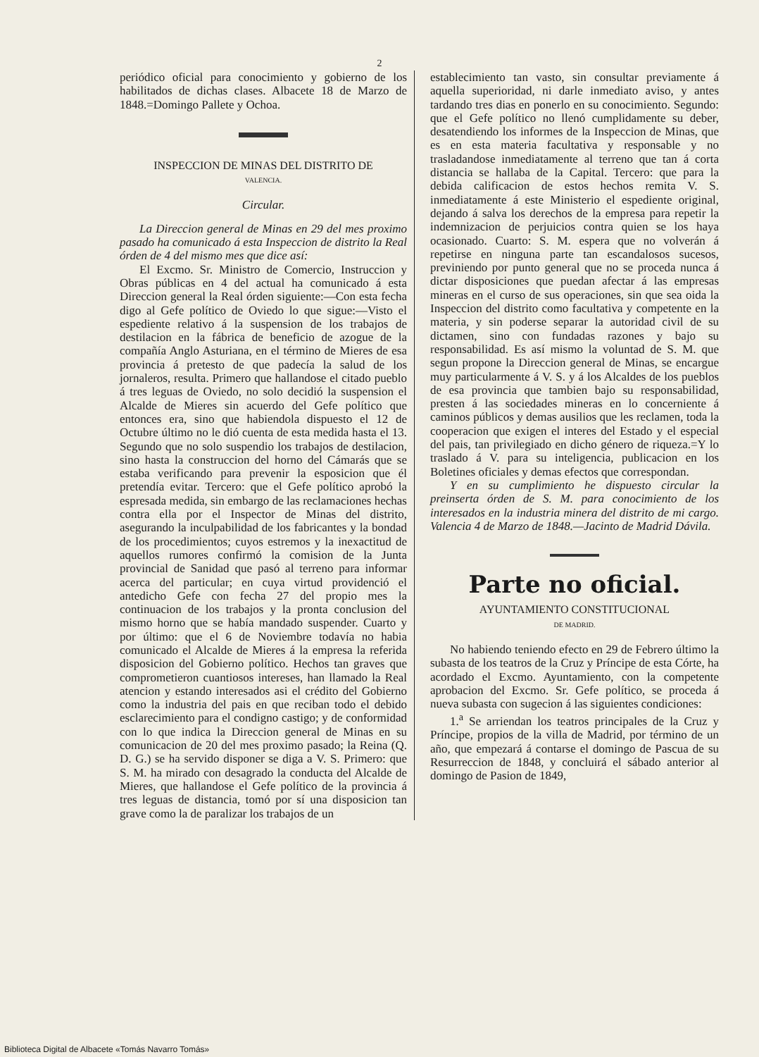2
periódico oficial para conocimiento y gobierno de los habilitados de dichas clases. Albacete 18 de Marzo de 1848.=Domingo Pallete y Ochoa.
INSPECCION DE MINAS DEL DISTRITO DE
VALENCIA.
Circular.
La Direccion general de Minas en 29 del mes proximo pasado ha comunicado á esta Inspeccion de distrito la Real órden de 4 del mismo mes que dice así:
El Excmo. Sr. Ministro de Comercio, Instruccion y Obras públicas en 4 del actual ha comunicado á esta Direccion general la Real órden siguiente:—Con esta fecha digo al Gefe político de Oviedo lo que sigue:—Visto el espediente relativo á la suspension de los trabajos de destilacion en la fábrica de beneficio de azogue de la compañía Anglo Asturiana, en el término de Mieres de esa provincia á pretesto de que padecía la salud de los jornaleros, resulta. Primero que hallandose el citado pueblo á tres leguas de Oviedo, no solo decidió la suspension el Alcalde de Mieres sin acuerdo del Gefe político que entonces era, sino que habiendola dispuesto el 12 de Octubre último no le dió cuenta de esta medida hasta el 13. Segundo que no solo suspendio los trabajos de destilacion, sino hasta la construccion del horno del Cámarás que se estaba verificando para prevenir la esposicion que él pretendía evitar. Tercero: que el Gefe político aprobó la espresada medida, sin embargo de las reclamaciones hechas contra ella por el Inspector de Minas del distrito, asegurando la inculpabilidad de los fabricantes y la bondad de los procedimientos; cuyos estremos y la inexactitud de aquellos rumores confirmó la comision de la Junta provincial de Sanidad que pasó al terreno para informar acerca del particular; en cuya virtud providenció el antedicho Gefe con fecha 27 del propio mes la continuacion de los trabajos y la pronta conclusion del mismo horno que se había mandado suspender. Cuarto y por último: que el 6 de Noviembre todavía no habia comunicado el Alcalde de Mieres á la empresa la referida disposicion del Gobierno político. Hechos tan graves que comprometieron cuantiosos intereses, han llamado la Real atencion y estando interesados asi el crédito del Gobierno como la industria del pais en que reciban todo el debido esclarecimiento para el condigno castigo; y de conformidad con lo que indica la Direccion general de Minas en su comunicacion de 20 del mes proximo pasado; la Reina (Q. D. G.) se ha servido disponer se diga a V. S. Primero: que S. M. ha mirado con desagrado la conducta del Alcalde de Mieres, que hallandose el Gefe político de la provincia á tres leguas de distancia, tomó por sí una disposicion tan grave como la de paralizar los trabajos de un
establecimiento tan vasto, sin consultar previamente á aquella superioridad, ni darle inmediato aviso, y antes tardando tres dias en ponerlo en su conocimiento. Segundo: que el Gefe político no llenó cumplidamente su deber, desatendiendo los informes de la Inspeccion de Minas, que es en esta materia facultativa y responsable y no trasladandose inmediatamente al terreno que tan á corta distancia se hallaba de la Capital. Tercero: que para la debida calificacion de estos hechos remita V. S. inmediatamente á este Ministerio el espediente original, dejando á salva los derechos de la empresa para repetir la indemnizacion de perjuicios contra quien se los haya ocasionado. Cuarto: S. M. espera que no volverán á repetirse en ninguna parte tan escandalosos sucesos, previniendo por punto general que no se proceda nunca á dictar disposiciones que puedan afectar á las empresas mineras en el curso de sus operaciones, sin que sea oida la Inspeccion del distrito como facultativa y competente en la materia, y sin poderse separar la autoridad civil de su dictamen, sino con fundadas razones y bajo su responsabilidad. Es así mismo la voluntad de S. M. que segun propone la Direccion general de Minas, se encargue muy particularmente á V. S. y á los Alcaldes de los pueblos de esa provincia que tambien bajo su responsabilidad, presten á las sociedades mineras en lo concerniente á caminos públicos y demas ausilios que les reclamen, toda la cooperacion que exigen el interes del Estado y el especial del pais, tan privilegiado en dicho género de riqueza.=Y lo traslado á V. para su inteligencia, publicacion en los Boletines oficiales y demas efectos que correspondan.
Y en su cumplimiento he dispuesto circular la preinserta órden de S. M. para conocimiento de los interesados en la industria minera del distrito de mi cargo. Valencia 4 de Marzo de 1848.—Jacinto de Madrid Dávila.
Parte no oficial.
AYUNTAMIENTO CONSTITUCIONAL
DE MADRID.
No habiendo teniendo efecto en 29 de Febrero último la subasta de los teatros de la Cruz y Príncipe de esta Córte, ha acordado el Excmo. Ayuntamiento, con la competente aprobacion del Excmo. Sr. Gefe político, se proceda á nueva subasta con sugecion á las siguientes condiciones:
1.<sup>a</sup> Se arriendan los teatros principales de la Cruz y Príncipe, propios de la villa de Madrid, por término de un año, que empezará á contarse el domingo de Pascua de su Resurreccion de 1848, y concluirá el sábado anterior al domingo de Pasion de 1849,
Biblioteca Digital de Albacete «Tomás Navarro Tomás»